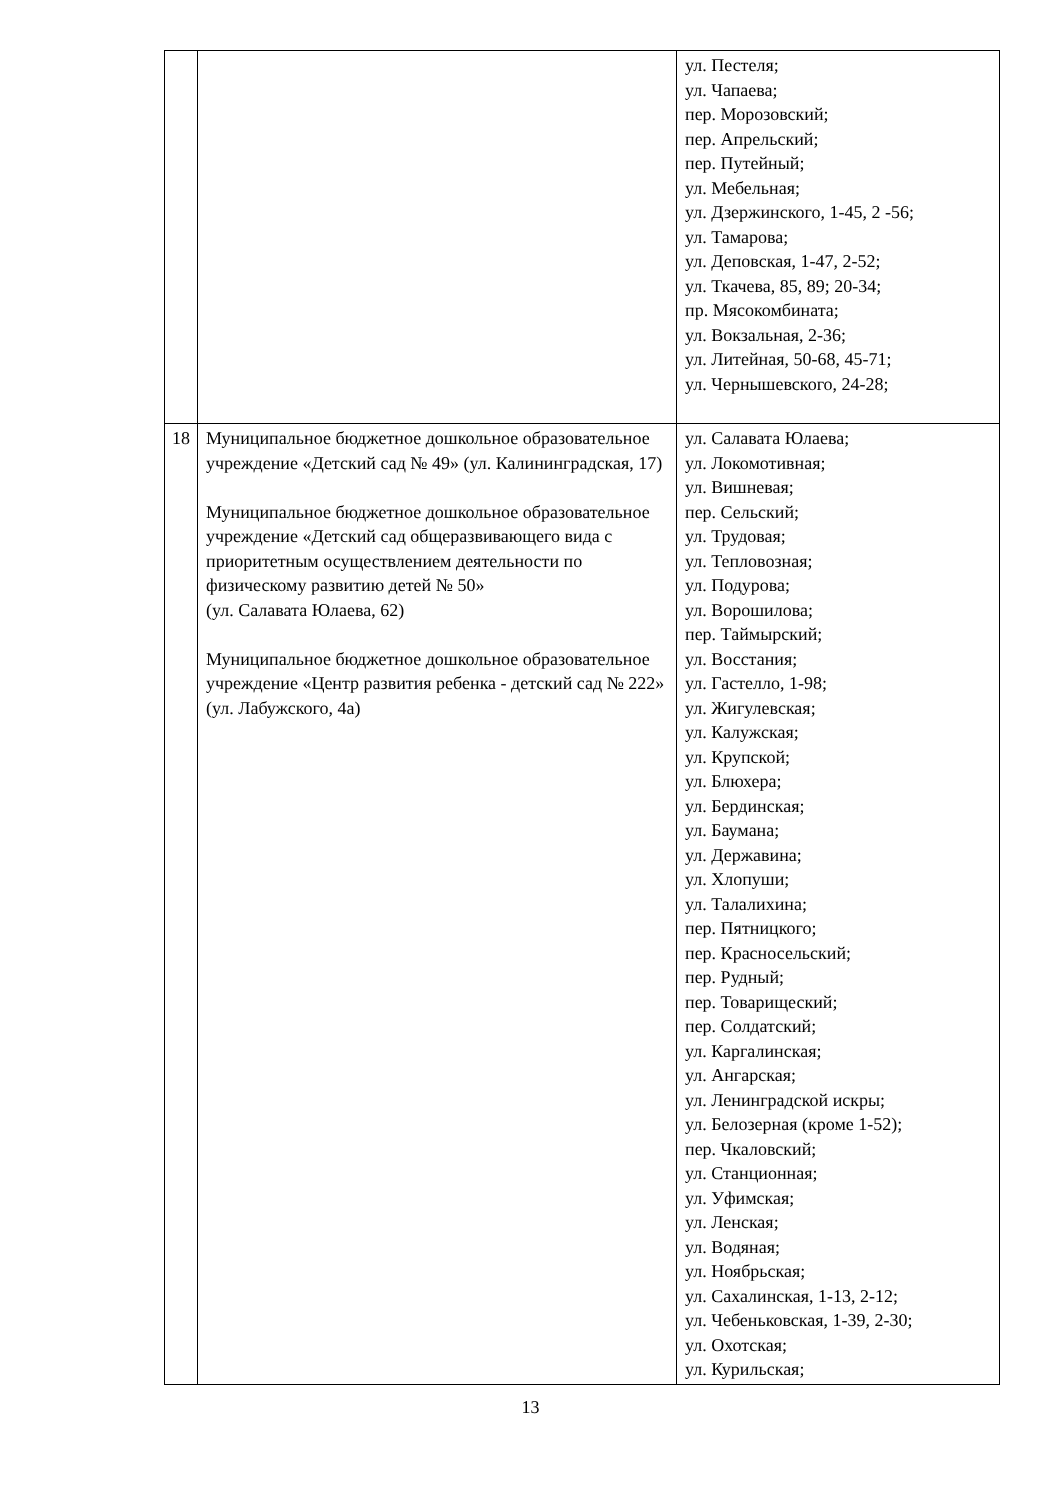| | | ул. Пестеля; ул. Чапаева; пер. Морозовский; пер. Апрельский; пер. Путейный; ул. Мебельная; ул. Дзержинского, 1-45, 2 -56; ул. Тамарова; ул. Деповская, 1-47, 2-52; ул. Ткачева, 85, 89; 20-34; пр. Мясокомбината; ул. Вокзальная, 2-36; ул. Литейная, 50-68, 45-71; ул. Чернышевского, 24-28; |
| 18 | Муниципальное бюджетное дошкольное образовательное учреждение «Детский сад № 49» (ул. Калининградская, 17) Муниципальное бюджетное дошкольное образовательное учреждение «Детский сад общеразвивающего вида с приоритетным осуществлением деятельности по физическому развитию детей № 50» (ул. Салавата Юлаева, 62) Муниципальное бюджетное дошкольное образовательное учреждение «Центр развития ребенка - детский сад № 222» (ул. Лабужского, 4а) | ул. Салавата Юлаева; ул. Локомотивная; ул. Вишневая; пер. Сельский; ул. Трудовая; ул. Тепловозная; ул. Подурова; ул. Ворошилова; пер. Таймырский; ул. Восстания; ул. Гастелло, 1-98; ул. Жигулевская; ул. Калужская; ул. Крупской; ул. Блюхера; ул. Бердинская; ул. Баумана; ул. Державина; ул. Хлопуши; ул. Талалихина; пер. Пятницкого; пер. Красносельский; пер. Рудный; пер. Товарищеский; пер. Солдатский; ул. Каргалинская; ул. Ангарская; ул. Ленинградской искры; ул. Белозерная (кроме 1-52); пер. Чкаловский; ул. Станционная; ул. Уфимская; ул. Ленская; ул. Водяная; ул. Ноябрьская; ул. Сахалинская, 1-13, 2-12; ул. Чебеньковская, 1-39, 2-30; ул. Охотская; ул. Курильская; |
13